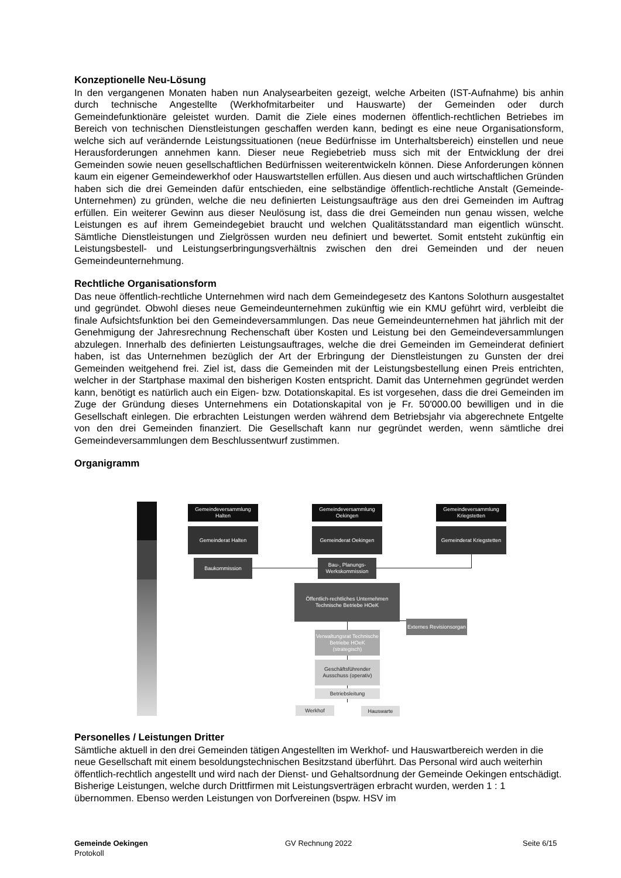Konzeptionelle Neu-Lösung
In den vergangenen Monaten haben nun Analysearbeiten gezeigt, welche Arbeiten (IST-Aufnahme) bis anhin durch technische Angestellte (Werkhofmitarbeiter und Hauswarte) der Gemeinden oder durch Gemeindefunktionäre geleistet wurden. Damit die Ziele eines modernen öffentlich-rechtlichen Betriebes im Bereich von technischen Dienstleistungen geschaffen werden kann, bedingt es eine neue Organisationsform, welche sich auf verändernde Leistungssituationen (neue Bedürfnisse im Unterhaltsbereich) einstellen und neue Herausforderungen annehmen kann. Dieser neue Regiebetrieb muss sich mit der Entwicklung der drei Gemeinden sowie neuen gesellschaftlichen Bedürfnissen weiterentwickeln können. Diese Anforderungen können kaum ein eigener Gemeindewerkhof oder Hauswartstellen erfüllen. Aus diesen und auch wirtschaftlichen Gründen haben sich die drei Gemeinden dafür entschieden, eine selbständige öffentlich-rechtliche Anstalt (Gemeinde-Unternehmen) zu gründen, welche die neu definierten Leistungsaufträge aus den drei Gemeinden im Auftrag erfüllen. Ein weiterer Gewinn aus dieser Neulösung ist, dass die drei Gemeinden nun genau wissen, welche Leistungen es auf ihrem Gemeindegebiet braucht und welchen Qualitätsstandard man eigentlich wünscht. Sämtliche Dienstleistungen und Zielgrössen wurden neu definiert und bewertet. Somit entsteht zukünftig ein Leistungsbestell- und Leistungserbringungsverhältnis zwischen den drei Gemeinden und der neuen Gemeindeunternehmung.
Rechtliche Organisationsform
Das neue öffentlich-rechtliche Unternehmen wird nach dem Gemeindegesetz des Kantons Solothurn ausgestaltet und gegründet. Obwohl dieses neue Gemeindeunternehmen zukünftig wie ein KMU geführt wird, verbleibt die finale Aufsichtsfunktion bei den Gemeindeversammlungen. Das neue Gemeindeunternehmen hat jährlich mit der Genehmigung der Jahresrechnung Rechenschaft über Kosten und Leistung bei den Gemeindeversammlungen abzulegen. Innerhalb des definierten Leistungsauftrages, welche die drei Gemeinden im Gemeinderat definiert haben, ist das Unternehmen bezüglich der Art der Erbringung der Dienstleistungen zu Gunsten der drei Gemeinden weitgehend frei. Ziel ist, dass die Gemeinden mit der Leistungsbestellung einen Preis entrichten, welcher in der Startphase maximal den bisherigen Kosten entspricht. Damit das Unternehmen gegründet werden kann, benötigt es natürlich auch ein Eigen- bzw. Dotationskapital. Es ist vorgesehen, dass die drei Gemeinden im Zuge der Gründung dieses Unternehmens ein Dotationskapital von je Fr. 50'000.00 bewilligen und in die Gesellschaft einlegen. Die erbrachten Leistungen werden während dem Betriebsjahr via abgerechnete Entgelte von den drei Gemeinden finanziert. Die Gesellschaft kann nur gegründet werden, wenn sämtliche drei Gemeindeversammlungen dem Beschlussentwurf zustimmen.
Organigramm
Gemeindeversammlung Halten
Gemeindeversammlung Oekingen
Gemeindeversammlung Kriegstetten
Gemeinderat Halten Gemeinderat Oekingen
Gemeinderat Kriegstetten
Baukommission
Bau-, Planungs- Werkskommission
Öffentlich-rechtliches Unternehmen Technische Betriebe HOeK
Externes Revisionsorgan
Verwaltungsrat Technische Betriebe HOeK (strategisch)
Geschäftsführender Ausschuss (operativ)
Betriebsleitung
Werkhof Hauswarte
Personelles / Leistungen Dritter
Sämtliche aktuell in den drei Gemeinden tätigen Angestellten im Werkhof- und Hauswartbereich werden in die neue Gesellschaft mit einem besoldungstechnischen Besitzstand überführt. Das Personal wird auch weiterhin öffentlich-rechtlich angestellt und wird nach der Dienst- und Gehaltsordnung der Gemeinde Oekingen entschädigt. Bisherige Leistungen, welche durch Drittfirmen mit Leistungsverträgen erbracht wurden, werden 1 : 1 übernommen. Ebenso werden Leistungen von Dorfvereinen (bspw. HSV im
Gemeinde Oekingen
Protokoll
GV Rechnung 2022 Seite 6/15